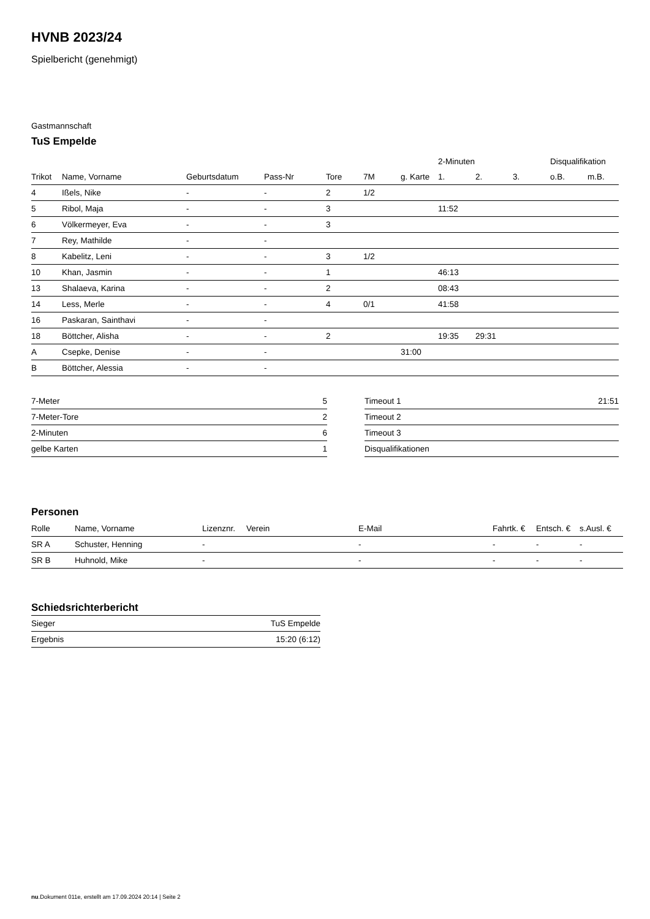HVNB 2023/24
Spielbericht (genehmigt)
Gastmannschaft
TuS Empelde
| | | | | | | | 2-Minuten | | | Disqualifikation | |
| --- | --- | --- | --- | --- | --- | --- | --- | --- | --- | --- | --- |
| Trikot | Name, Vorname | Geburtsdatum | Pass-Nr | Tore | 7M | g. Karte | 1. | 2. | 3. | o.B. | m.B. |
| 4 | Ißels, Nike | - | - | 2 | 1/2 | | | | | | |
| 5 | Ribol, Maja | - | - | 3 | | | 11:52 | | | | |
| 6 | Völkermeyer, Eva | - | - | 3 | | | | | | | |
| 7 | Rey, Mathilde | - | - | | | | | | | | |
| 8 | Kabelitz, Leni | - | - | 3 | 1/2 | | | | | | |
| 10 | Khan, Jasmin | - | - | 1 | | | 46:13 | | | | |
| 13 | Shalaeva, Karina | - | - | 2 | | | 08:43 | | | | |
| 14 | Less, Merle | - | - | 4 | 0/1 | | 41:58 | | | | |
| 16 | Paskaran, Sainthavi | - | - | | | | | | | | |
| 18 | Böttcher, Alisha | - | - | 2 | | | 19:35 | 29:31 | | | |
| A | Csepke, Denise | - | - | | | 31:00 | | | | | |
| B | Böttcher, Alessia | - | - | | | | | | | | |
| 7-Meter | 5 |
| 7-Meter-Tore | 2 |
| 2-Minuten | 6 |
| gelbe Karten | 1 |
| Timeout 1 | 21:51 |
| Timeout 2 | |
| Timeout 3 | |
| Disqualifikationen | |
Personen
| Rolle | Name, Vorname | Lizenznr. | Verein | E-Mail | Fahrtk. € | Entsch. € | s.Ausl. € |
| --- | --- | --- | --- | --- | --- | --- | --- |
| SR A | Schuster, Henning | - | | - | - | - | - |
| SR B | Huhnold, Mike | - | | - | - | - | - |
Schiedsrichterbericht
| Sieger | TuS Empelde |
| Ergebnis | 15:20 (6:12) |
nu.Dokument 011e, erstellt am 17.09.2024 20:14 | Seite 2